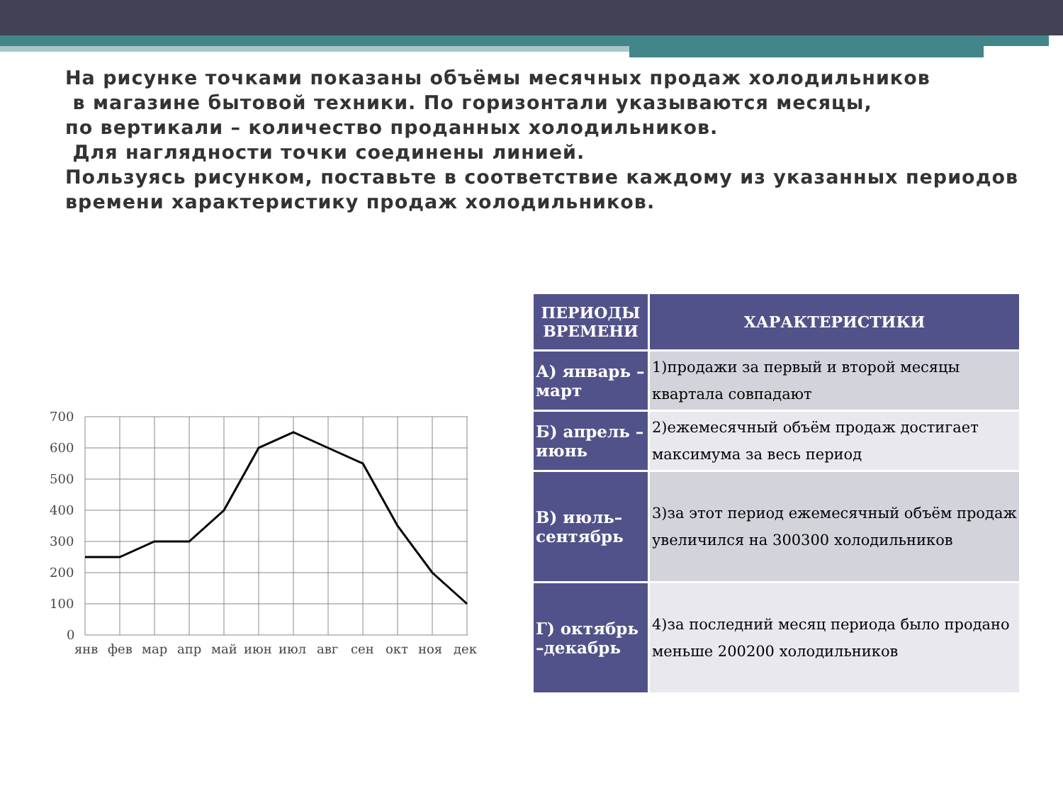На рисунке точками показаны объёмы месячных продаж холодильников
в магазине бытовой техники. По горизонтали указываются месяцы,
по вертикали – количество проданных холодильников.
Для наглядности точки соединены линией.
Пользуясь рисунком, поставьте в соответствие каждому из указанных периодов времени характеристику продаж холодильников.
700
600
500
400
300
200
100
0
янв
фев
мар
апр
май
июн
июл
авг
сен
окт
ноя
дек
| ПЕРИОДЫ ВРЕМЕНИ | ХАРАКТЕРИСТИКИ |
| --- | --- |
| А) январь –март | 1)продажи за первый и второй месяцы квартала совпадают |
| Б) апрель –июнь | 2)ежемесячный объём продаж достигает максимума за весь период |
| В) июль–сентябрь | 3)за этот период ежемесячный объём продаж увеличился на 300300 холодильников |
| Г) октябрь –декабрь | 4)за последний месяц периода было продано меньше 200200 холодильников |